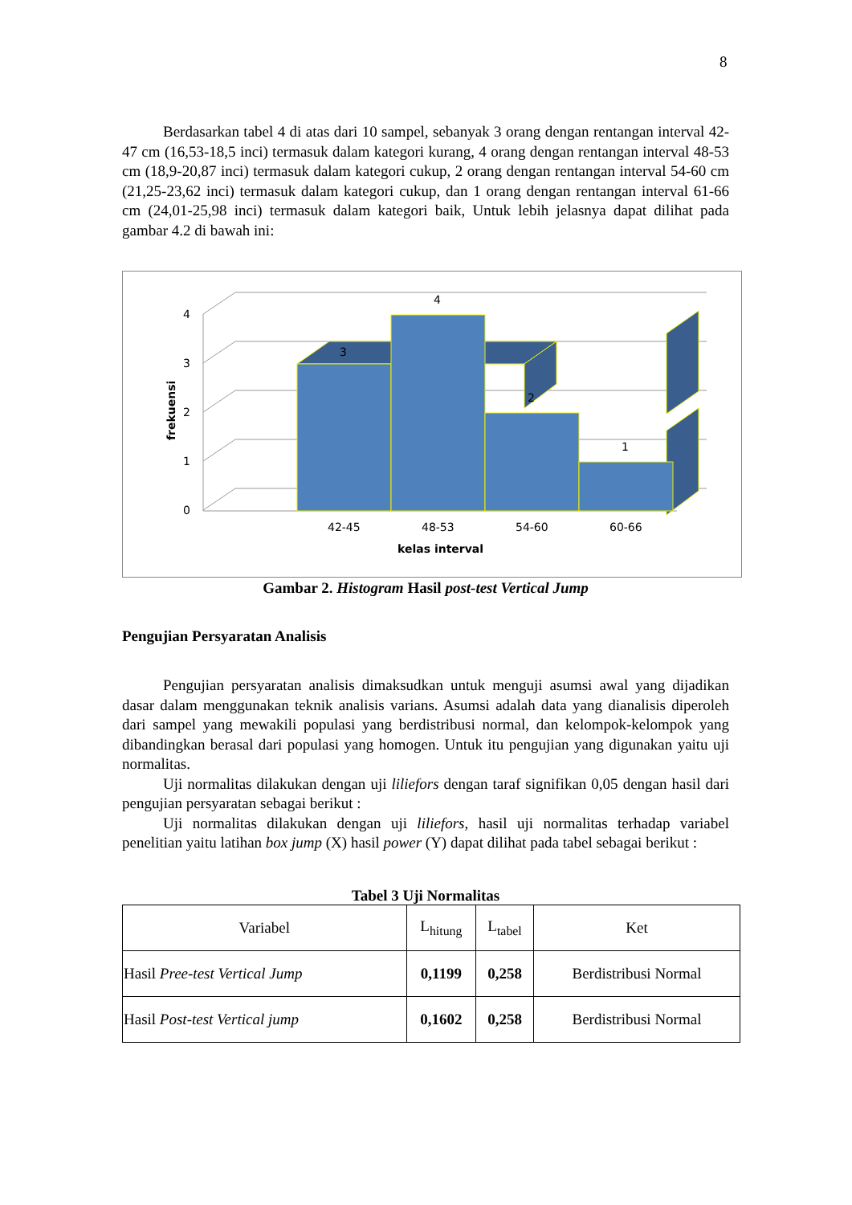8
Berdasarkan tabel 4 di atas dari 10 sampel, sebanyak 3 orang dengan rentangan interval 42-47 cm (16,53-18,5 inci) termasuk dalam kategori kurang, 4 orang dengan rentangan interval 48-53 cm (18,9-20,87 inci) termasuk dalam kategori cukup, 2 orang dengan rentangan interval 54-60 cm (21,25-23,62 inci) termasuk dalam kategori cukup, dan 1 orang dengan rentangan interval 61-66 cm (24,01-25,98 inci) termasuk dalam kategori baik, Untuk lebih jelasnya dapat dilihat pada gambar 4.2 di bawah ini:
0
1
2
3
4
3
4
2
1
42-45
48-53
54-60
60-66
kelas interval
frekuensi
Gambar 2. Histogram Hasil post-test Vertical Jump
Pengujian Persyaratan Analisis
Pengujian persyaratan analisis dimaksudkan untuk menguji asumsi awal yang dijadikan dasar dalam menggunakan teknik analisis varians. Asumsi adalah data yang dianalisis diperoleh dari sampel yang mewakili populasi yang berdistribusi normal, dan kelompok-kelompok yang dibandingkan berasal dari populasi yang homogen. Untuk itu pengujian yang digunakan yaitu uji normalitas.
Uji normalitas dilakukan dengan uji liliefors dengan taraf signifikan 0,05 dengan hasil dari pengujian persyaratan sebagai berikut :
Uji normalitas dilakukan dengan uji liliefors, hasil uji normalitas terhadap variabel penelitian yaitu latihan box jump (X) hasil power (Y) dapat dilihat pada tabel sebagai berikut :
Tabel 3 Uji Normalitas
| Variabel | L<sub>hitung</sub> | L<sub>tabel</sub> | Ket |
| Hasil Pree-test Vertical Jump | 0,1199 | 0,258 | Berdistribusi Normal |
| Hasil Post-test Vertical jump | 0,1602 | 0,258 | Berdistribusi Normal |